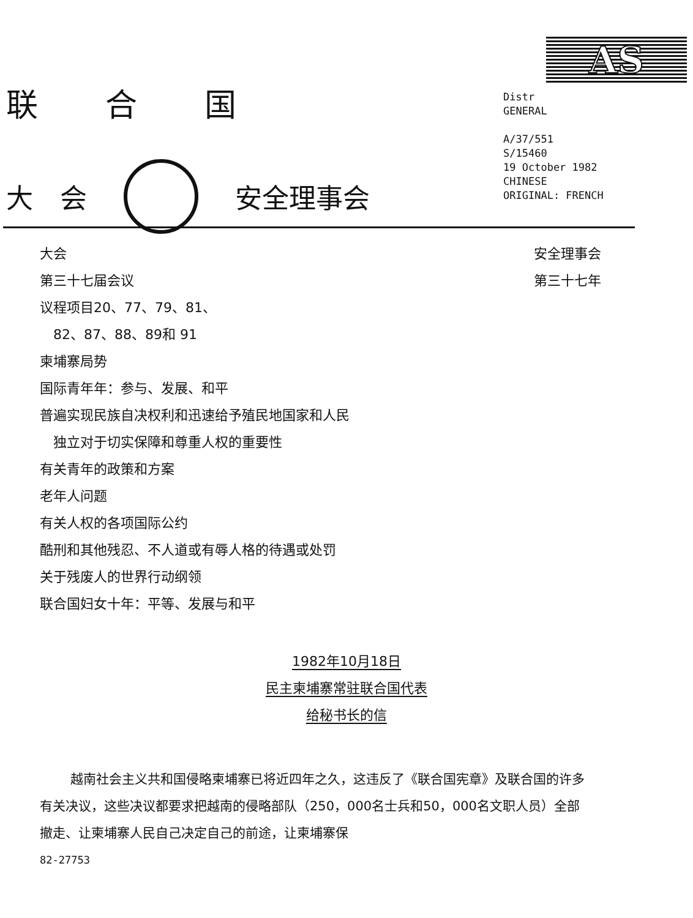联 合 国
大　会 安全理事会
AS
Distr
GENERAL
A/37/551
S/15460
19 October 1982
CHINESE
ORIGINAL: FRENCH
大会
第三十七届会议
议程项目20、77、79、81、
　82、87、88、89和 91
柬埔寨局势
国际青年年：参与、发展、和平
普遍实现民族自决权利和迅速给予殖民地国家和人民
　独立对于切实保障和尊重人权的重要性
有关青年的政策和方案
老年人问题
有关人权的各项国际公约
酷刑和其他残忍、不人道或有辱人格的待遇或处罚
关于残废人的世界行动纲领
联合国妇女十年：平等、发展与和平
安全理事会
第三十七年
1982年10月18日
民主柬埔寨常驻联合国代表
给秘书长的信
越南社会主义共和国侵略柬埔寨已将近四年之久，这违反了《联合国宪章》及联合国的许多有关决议，这些决议都要求把越南的侵略部队（250，000名士兵和50，000名文职人员）全部撤走、让柬埔寨人民自己决定自己的前途，让柬埔寨保
82-27753